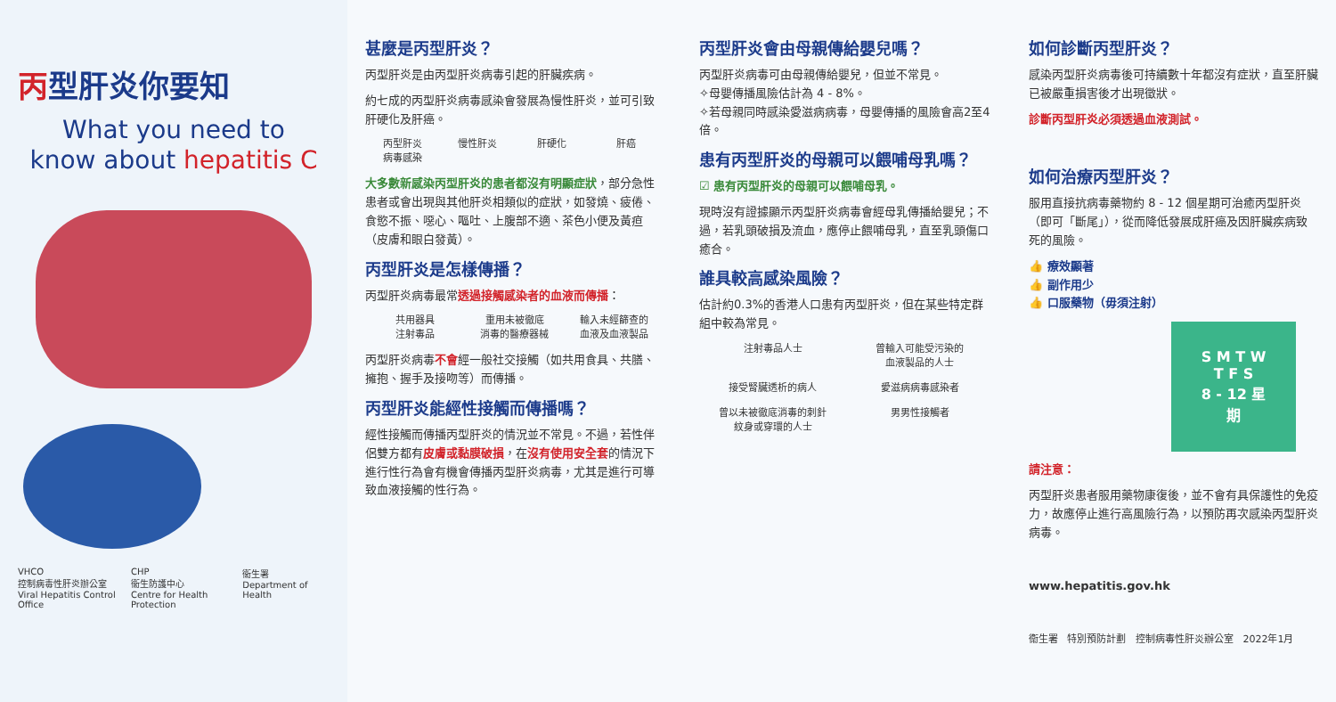丙型肝炎你要知
What you need to
know about hepatitis C
VHCO
控制病毒性肝炎辦公室
Viral Hepatitis Control Office
CHP
衞生防護中心
Centre for Health Protection
衞生署
Department of Health
甚麼是丙型肝炎？
丙型肝炎是由丙型肝炎病毒引起的肝臟疾病。
約七成的丙型肝炎病毒感染會發展為慢性肝炎，並可引致肝硬化及肝癌。
丙型肝炎
病毒感染
慢性肝炎 肝硬化 肝癌
大多數新感染丙型肝炎的患者都沒有明顯症狀，部分急性患者或會出現與其他肝炎相類似的症狀，如發燒、疲倦、食慾不振、噁心、嘔吐、上腹部不適、茶色小便及黃疸（皮膚和眼白發黃）。
丙型肝炎是怎樣傳播？
丙型肝炎病毒最常透過接觸感染者的血液而傳播：
共用器具
注射毒品
重用未被徹底
消毒的醫療器械
輸入未經篩查的
血液及血液製品
丙型肝炎病毒不會經一般社交接觸（如共用食具、共膳、擁抱、握手及接吻等）而傳播。
丙型肝炎能經性接觸而傳播嗎？
經性接觸而傳播丙型肝炎的情況並不常見。不過，若性伴侶雙方都有皮膚或黏膜破損，在沒有使用安全套的情況下進行性行為會有機會傳播丙型肝炎病毒，尤其是進行可導致血液接觸的性行為。
丙型肝炎會由母親傳給嬰兒嗎？
丙型肝炎病毒可由母親傳給嬰兒，但並不常見。
✧母嬰傳播風險估計為 4 - 8%。
✧若母親同時感染愛滋病病毒，母嬰傳播的風險會高2至4倍。
患有丙型肝炎的母親可以餵哺母乳嗎？
☑ 患有丙型肝炎的母親可以餵哺母乳。
現時沒有證據顯示丙型肝炎病毒會經母乳傳播給嬰兒；不過，若乳頭破損及流血，應停止餵哺母乳，直至乳頭傷口癒合。
誰具較高感染風險？
估計約0.3%的香港人口患有丙型肝炎，但在某些特定群組中較為常見。
注射毒品人士 曾輸入可能受污染的
血液製品的人士
接受腎臟透析的病人 愛滋病病毒感染者
曾以未被徹底消毒的刺針
紋身或穿環的人士
男男性接觸者
如何診斷丙型肝炎？
感染丙型肝炎病毒後可持續數十年都沒有症狀，直至肝臟已被嚴重損害後才出現徵狀。
診斷丙型肝炎必須透過血液測試。
如何治療丙型肝炎？
服用直接抗病毒藥物約 8 - 12 個星期可治癒丙型肝炎（即可「斷尾」），從而降低發展成肝癌及因肝臟疾病致死的風險。
👍 療效顯著
👍 副作用少
👍 口服藥物（毋須注射）
S M T W T F S
8 - 12 星期
請注意：
丙型肝炎患者服用藥物康復後，並不會有具保護性的免疫力，故應停止進行高風險行為，以預防再次感染丙型肝炎病毒。
www.hepatitis.gov.hk
衞生署 特別預防計劃 控制病毒性肝炎辦公室 2022年1月